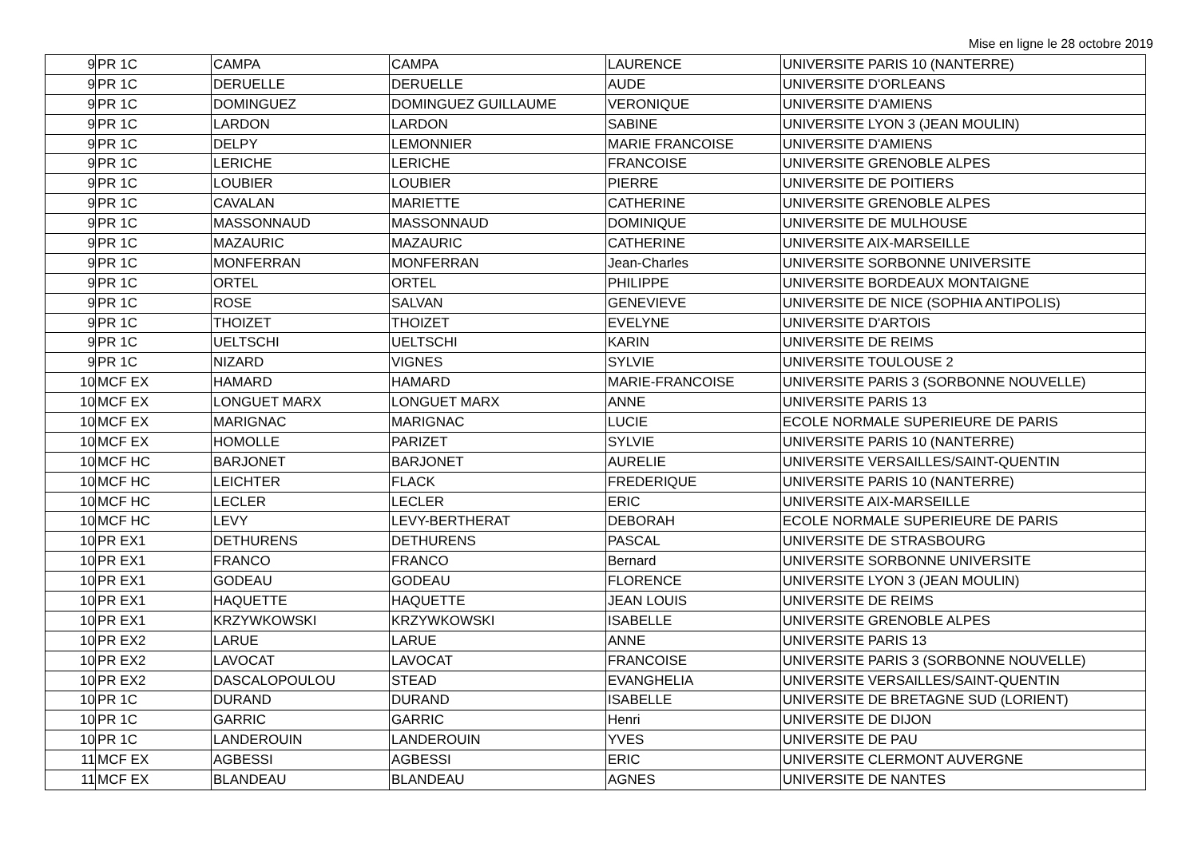Mise en ligne le 28 octobre 2019
| 9 | PR 1C | CAMPA | CAMPA | LAURENCE | UNIVERSITE PARIS 10 (NANTERRE) |
| 9 | PR 1C | DERUELLE | DERUELLE | AUDE | UNIVERSITE D'ORLEANS |
| 9 | PR 1C | DOMINGUEZ | DOMINGUEZ GUILLAUME | VERONIQUE | UNIVERSITE D'AMIENS |
| 9 | PR 1C | LARDON | LARDON | SABINE | UNIVERSITE LYON 3 (JEAN MOULIN) |
| 9 | PR 1C | DELPY | LEMONNIER | MARIE FRANCOISE | UNIVERSITE D'AMIENS |
| 9 | PR 1C | LERICHE | LERICHE | FRANCOISE | UNIVERSITE GRENOBLE ALPES |
| 9 | PR 1C | LOUBIER | LOUBIER | PIERRE | UNIVERSITE DE POITIERS |
| 9 | PR 1C | CAVALAN | MARIETTE | CATHERINE | UNIVERSITE GRENOBLE ALPES |
| 9 | PR 1C | MASSONNAUD | MASSONNAUD | DOMINIQUE | UNIVERSITE DE MULHOUSE |
| 9 | PR 1C | MAZAURIC | MAZAURIC | CATHERINE | UNIVERSITE AIX-MARSEILLE |
| 9 | PR 1C | MONFERRAN | MONFERRAN | Jean-Charles | UNIVERSITE SORBONNE UNIVERSITE |
| 9 | PR 1C | ORTEL | ORTEL | PHILIPPE | UNIVERSITE BORDEAUX MONTAIGNE |
| 9 | PR 1C | ROSE | SALVAN | GENEVIEVE | UNIVERSITE DE NICE (SOPHIA ANTIPOLIS) |
| 9 | PR 1C | THOIZET | THOIZET | EVELYNE | UNIVERSITE D'ARTOIS |
| 9 | PR 1C | UELTSCHI | UELTSCHI | KARIN | UNIVERSITE DE REIMS |
| 9 | PR 1C | NIZARD | VIGNES | SYLVIE | UNIVERSITE TOULOUSE 2 |
| 10 | MCF EX | HAMARD | HAMARD | MARIE-FRANCOISE | UNIVERSITE PARIS 3 (SORBONNE NOUVELLE) |
| 10 | MCF EX | LONGUET MARX | LONGUET MARX | ANNE | UNIVERSITE PARIS 13 |
| 10 | MCF EX | MARIGNAC | MARIGNAC | LUCIE | ECOLE NORMALE SUPERIEURE DE PARIS |
| 10 | MCF EX | HOMOLLE | PARIZET | SYLVIE | UNIVERSITE PARIS 10 (NANTERRE) |
| 10 | MCF HC | BARJONET | BARJONET | AURELIE | UNIVERSITE VERSAILLES/SAINT-QUENTIN |
| 10 | MCF HC | LEICHTER | FLACK | FREDERIQUE | UNIVERSITE PARIS 10 (NANTERRE) |
| 10 | MCF HC | LECLER | LECLER | ERIC | UNIVERSITE AIX-MARSEILLE |
| 10 | MCF HC | LEVY | LEVY-BERTHERAT | DEBORAH | ECOLE NORMALE SUPERIEURE DE PARIS |
| 10 | PR EX1 | DETHURENS | DETHURENS | PASCAL | UNIVERSITE DE STRASBOURG |
| 10 | PR EX1 | FRANCO | FRANCO | Bernard | UNIVERSITE SORBONNE UNIVERSITE |
| 10 | PR EX1 | GODEAU | GODEAU | FLORENCE | UNIVERSITE LYON 3 (JEAN MOULIN) |
| 10 | PR EX1 | HAQUETTE | HAQUETTE | JEAN LOUIS | UNIVERSITE DE REIMS |
| 10 | PR EX1 | KRZYWKOWSKI | KRZYWKOWSKI | ISABELLE | UNIVERSITE GRENOBLE ALPES |
| 10 | PR EX2 | LARUE | LARUE | ANNE | UNIVERSITE PARIS 13 |
| 10 | PR EX2 | LAVOCAT | LAVOCAT | FRANCOISE | UNIVERSITE PARIS 3 (SORBONNE NOUVELLE) |
| 10 | PR EX2 | DASCALOPOULOU | STEAD | EVANGHELIA | UNIVERSITE VERSAILLES/SAINT-QUENTIN |
| 10 | PR 1C | DURAND | DURAND | ISABELLE | UNIVERSITE DE BRETAGNE SUD (LORIENT) |
| 10 | PR 1C | GARRIC | GARRIC | Henri | UNIVERSITE DE DIJON |
| 10 | PR 1C | LANDEROUIN | LANDEROUIN | YVES | UNIVERSITE DE PAU |
| 11 | MCF EX | AGBESSI | AGBESSI | ERIC | UNIVERSITE CLERMONT AUVERGNE |
| 11 | MCF EX | BLANDEAU | BLANDEAU | AGNES | UNIVERSITE DE NANTES |